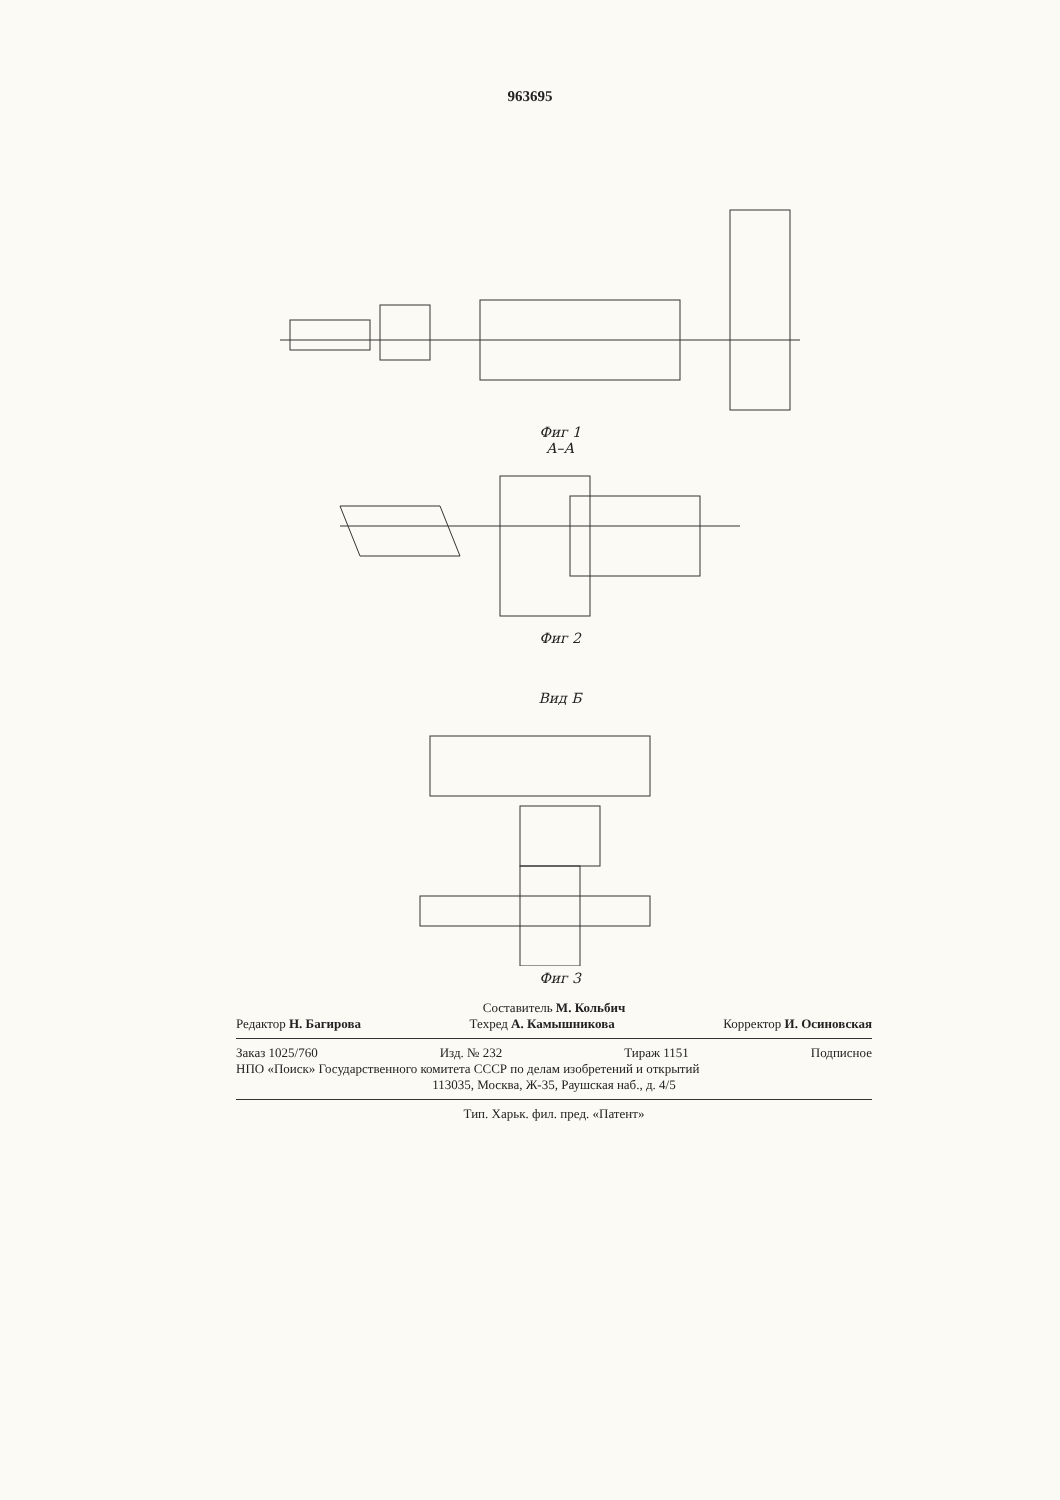963695
Фиг 1
А–А
Фиг 2
Вид Б
Фиг 3
Составитель М. Кольбич
Редактор Н. Багирова Техред А. Камышникова Корректор И. Осиновская
Заказ 1025/760 Изд. № 232 Тираж 1151 Подписное
НПО «Поиск» Государственного комитета СССР по делам изобретений и открытий
113035, Москва, Ж-35, Раушская наб., д. 4/5
Тип. Харьк. фил. пред. «Патент»